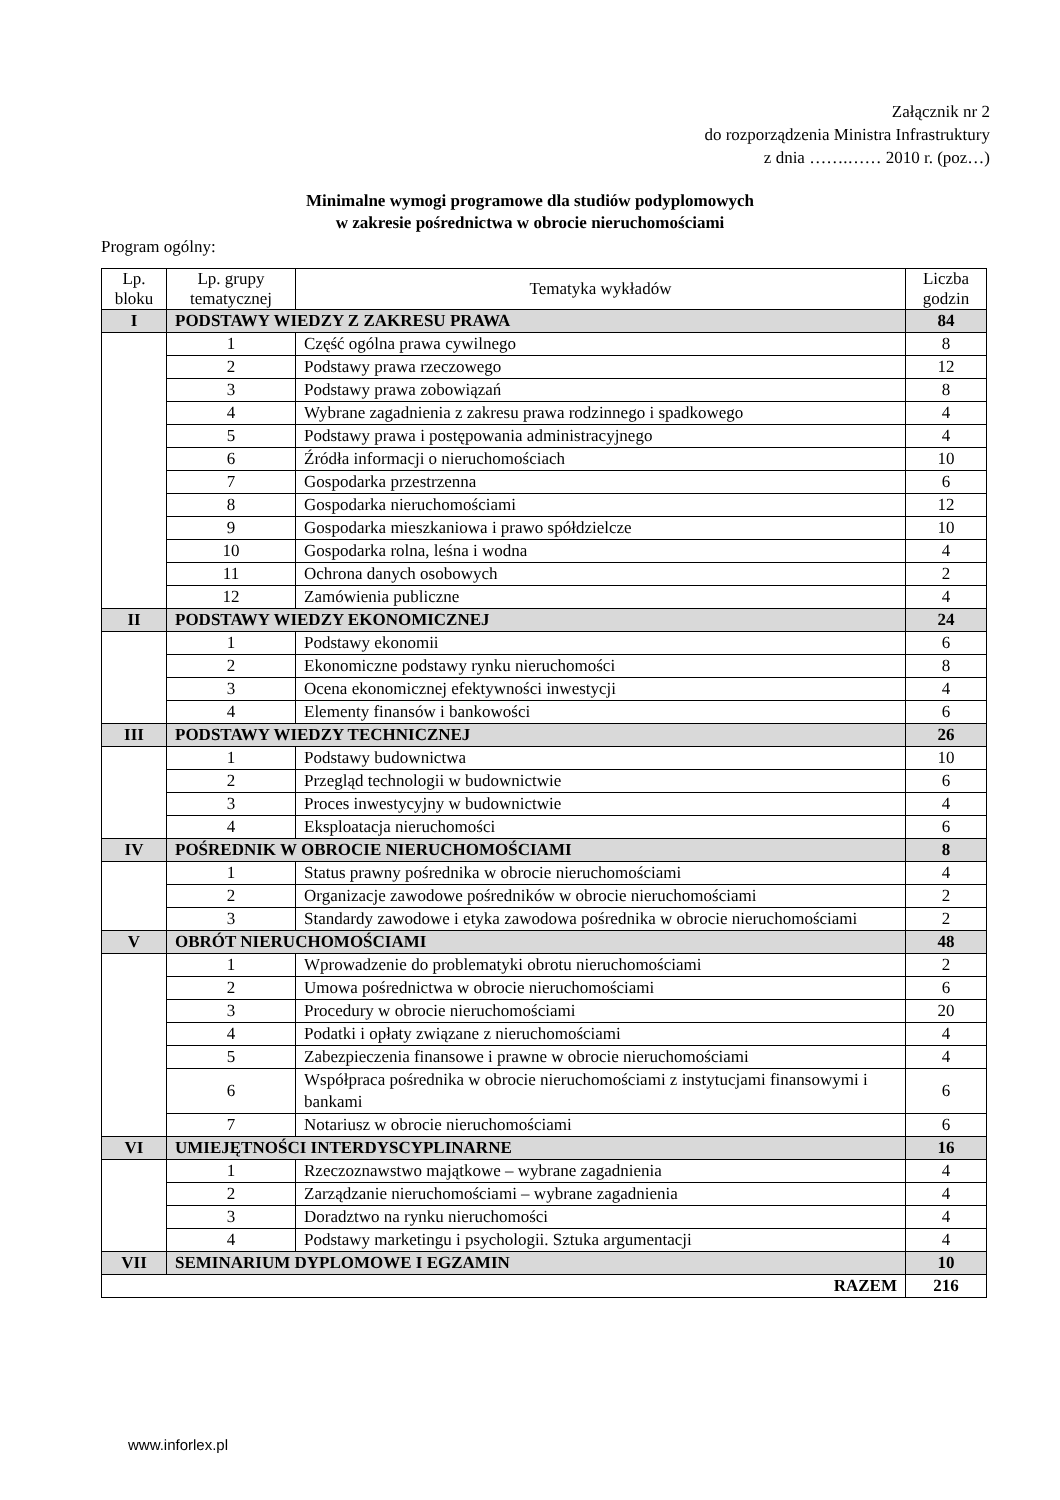Załącznik nr 2
do rozporządzenia Ministra Infrastruktury
z dnia …….…… 2010 r. (poz…)
Minimalne wymogi programowe dla studiów podyplomowych
w zakresie pośrednictwa w obrocie nieruchomościami
Program ogólny:
| Lp. bloku | Lp. grupy tematycznej | Tematyka wykładów | Liczba godzin |
| --- | --- | --- | --- |
| I | PODSTAWY WIEDZY Z ZAKRESU PRAWA | | 84 |
| | 1 | Część ogólna prawa cywilnego | 8 |
| | 2 | Podstawy prawa rzeczowego | 12 |
| | 3 | Podstawy prawa zobowiązań | 8 |
| | 4 | Wybrane zagadnienia z zakresu prawa rodzinnego i spadkowego | 4 |
| | 5 | Podstawy prawa i postępowania administracyjnego | 4 |
| | 6 | Źródła informacji o nieruchomościach | 10 |
| | 7 | Gospodarka przestrzenna | 6 |
| | 8 | Gospodarka nieruchomościami | 12 |
| | 9 | Gospodarka mieszkaniowa i prawo spółdzielcze | 10 |
| | 10 | Gospodarka rolna, leśna i wodna | 4 |
| | 11 | Ochrona danych osobowych | 2 |
| | 12 | Zamówienia publiczne | 4 |
| II | PODSTAWY WIEDZY EKONOMICZNEJ | | 24 |
| | 1 | Podstawy ekonomii | 6 |
| | 2 | Ekonomiczne podstawy rynku nieruchomości | 8 |
| | 3 | Ocena ekonomicznej efektywności inwestycji | 4 |
| | 4 | Elementy finansów i bankowości | 6 |
| III | PODSTAWY WIEDZY TECHNICZNEJ | | 26 |
| | 1 | Podstawy budownictwa | 10 |
| | 2 | Przegląd technologii w budownictwie | 6 |
| | 3 | Proces inwestycyjny w budownictwie | 4 |
| | 4 | Eksploatacja nieruchomości | 6 |
| IV | POŚREDNIK W OBROCIE NIERUCHOMOŚCIAMI | | 8 |
| | 1 | Status prawny pośrednika w obrocie nieruchomościami | 4 |
| | 2 | Organizacje zawodowe pośredników w obrocie nieruchomościami | 2 |
| | 3 | Standardy zawodowe i etyka zawodowa pośrednika w obrocie nieruchomościami | 2 |
| V | OBRÓT NIERUCHOMOŚCIAMI | | 48 |
| | 1 | Wprowadzenie do problematyki obrotu nieruchomościami | 2 |
| | 2 | Umowa pośrednictwa w obrocie nieruchomościami | 6 |
| | 3 | Procedury w obrocie nieruchomościami | 20 |
| | 4 | Podatki i opłaty związane z nieruchomościami | 4 |
| | 5 | Zabezpieczenia finansowe i prawne w obrocie nieruchomościami | 4 |
| | 6 | Współpraca pośrednika w obrocie nieruchomościami z instytucjami finansowymi i bankami | 6 |
| | 7 | Notariusz w obrocie nieruchomościami | 6 |
| VI | UMIEJĘTNOŚCI INTERDYSCYPLINARNE | | 16 |
| | 1 | Rzeczoznawstwo majątkowe – wybrane zagadnienia | 4 |
| | 2 | Zarządzanie nieruchomościami – wybrane zagadnienia | 4 |
| | 3 | Doradztwo na rynku nieruchomości | 4 |
| | 4 | Podstawy marketingu i psychologii. Sztuka argumentacji | 4 |
| VII | SEMINARIUM DYPLOMOWE I EGZAMIN | | 10 |
| RAZEM | | | 216 |
www.inforlex.pl